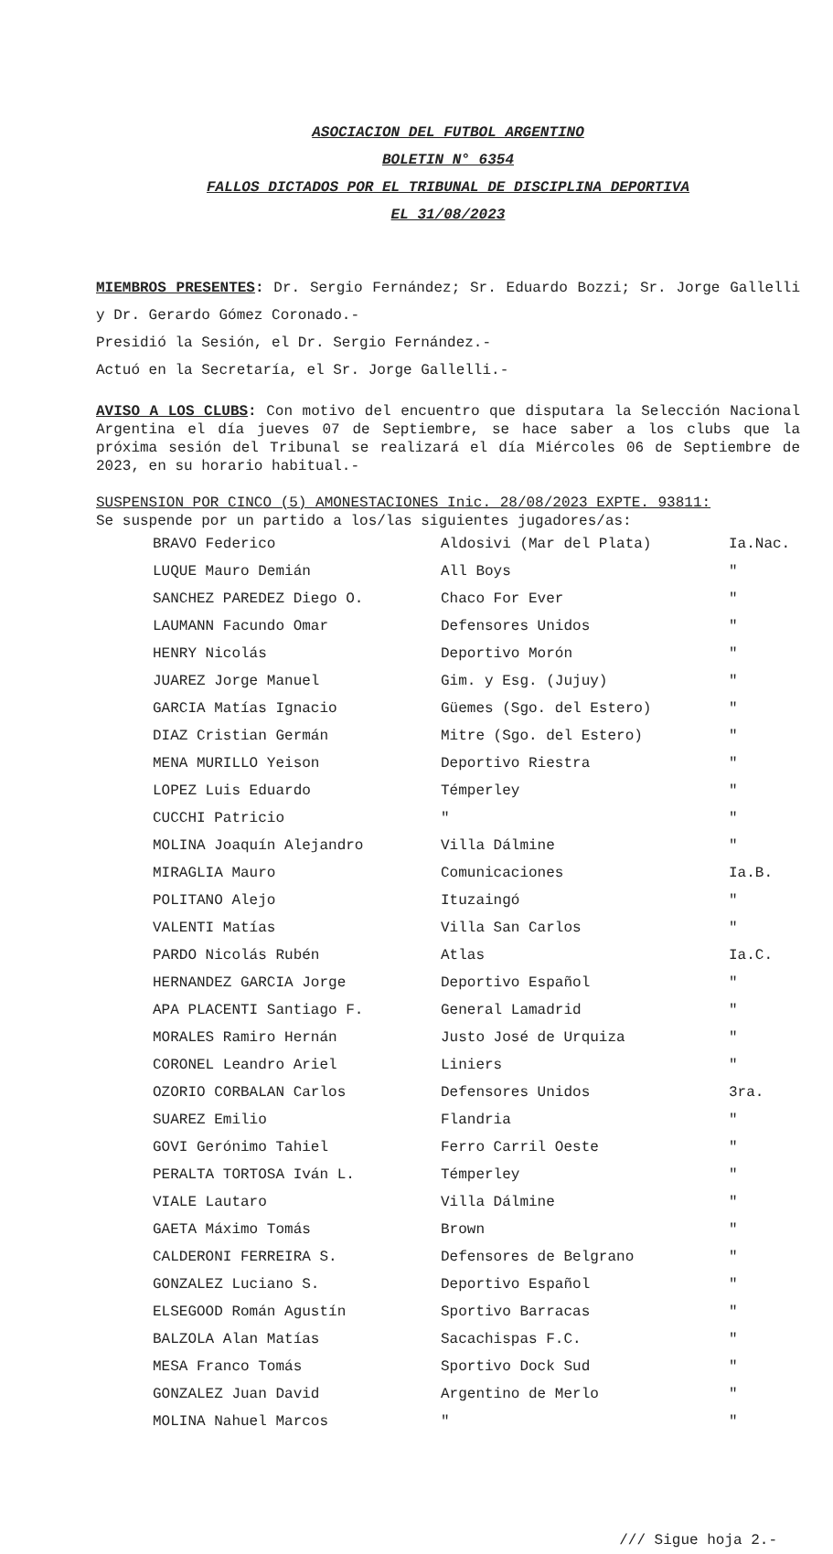ASOCIACION DEL FUTBOL ARGENTINO
BOLETIN N° 6354
FALLOS DICTADOS POR EL TRIBUNAL DE DISCIPLINA DEPORTIVA
EL 31/08/2023
MIEMBROS PRESENTES: Dr. Sergio Fernández; Sr. Eduardo Bozzi; Sr. Jorge Gallelli y Dr. Gerardo Gómez Coronado.-
Presidió la Sesión, el Dr. Sergio Fernández.-
Actuó en la Secretaría, el Sr. Jorge Gallelli.-
AVISO A LOS CLUBS: Con motivo del encuentro que disputara la Selección Nacional Argentina el día jueves 07 de Septiembre, se hace saber a los clubs que la próxima sesión del Tribunal se realizará el día Miércoles 06 de Septiembre de 2023, en su horario habitual.-
SUSPENSION POR CINCO (5) AMONESTACIONES Inic. 28/08/2023 EXPTE. 93811:
Se suspende por un partido a los/las siguientes jugadores/as:
| BRAVO Federico | Aldosivi (Mar del Plata) | Ia.Nac. |
| LUQUE Mauro Demián | All Boys | " |
| SANCHEZ PAREDEZ Diego O. | Chaco For Ever | " |
| LAUMANN Facundo Omar | Defensores Unidos | " |
| HENRY Nicolás | Deportivo Morón | " |
| JUAREZ Jorge Manuel | Gim. y Esg. (Jujuy) | " |
| GARCIA Matías Ignacio | Güemes (Sgo. del Estero) | " |
| DIAZ Cristian Germán | Mitre (Sgo. del Estero) | " |
| MENA MURILLO Yeison | Deportivo Riestra | " |
| LOPEZ Luis Eduardo | Témperley | " |
| CUCCHI Patricio | " | " |
| MOLINA Joaquín Alejandro | Villa Dálmine | " |
| MIRAGLIA Mauro | Comunicaciones | Ia.B. |
| POLITANO Alejo | Ituzaingó | " |
| VALENTI Matías | Villa San Carlos | " |
| PARDO Nicolás Rubén | Atlas | Ia.C. |
| HERNANDEZ GARCIA Jorge | Deportivo Español | " |
| APA PLACENTI Santiago F. | General Lamadrid | " |
| MORALES Ramiro Hernán | Justo José de Urquiza | " |
| CORONEL Leandro Ariel | Liniers | " |
| OZORIO CORBALAN Carlos | Defensores Unidos | 3ra. |
| SUAREZ Emilio | Flandria | " |
| GOVI Gerónimo Tahiel | Ferro Carril Oeste | " |
| PERALTA TORTOSA Iván L. | Témperley | " |
| VIALE Lautaro | Villa Dálmine | " |
| GAETA Máximo Tomás | Brown | " |
| CALDERONI FERREIRA S. | Defensores de Belgrano | " |
| GONZALEZ Luciano S. | Deportivo Español | " |
| ELSEGOOD Román Agustín | Sportivo Barracas | " |
| BALZOLA Alan Matías | Sacachispas F.C. | " |
| MESA Franco Tomás | Sportivo Dock Sud | " |
| GONZALEZ Juan David | Argentino de Merlo | " |
| MOLINA Nahuel Marcos | " | " |
/// Sigue hoja 2.-